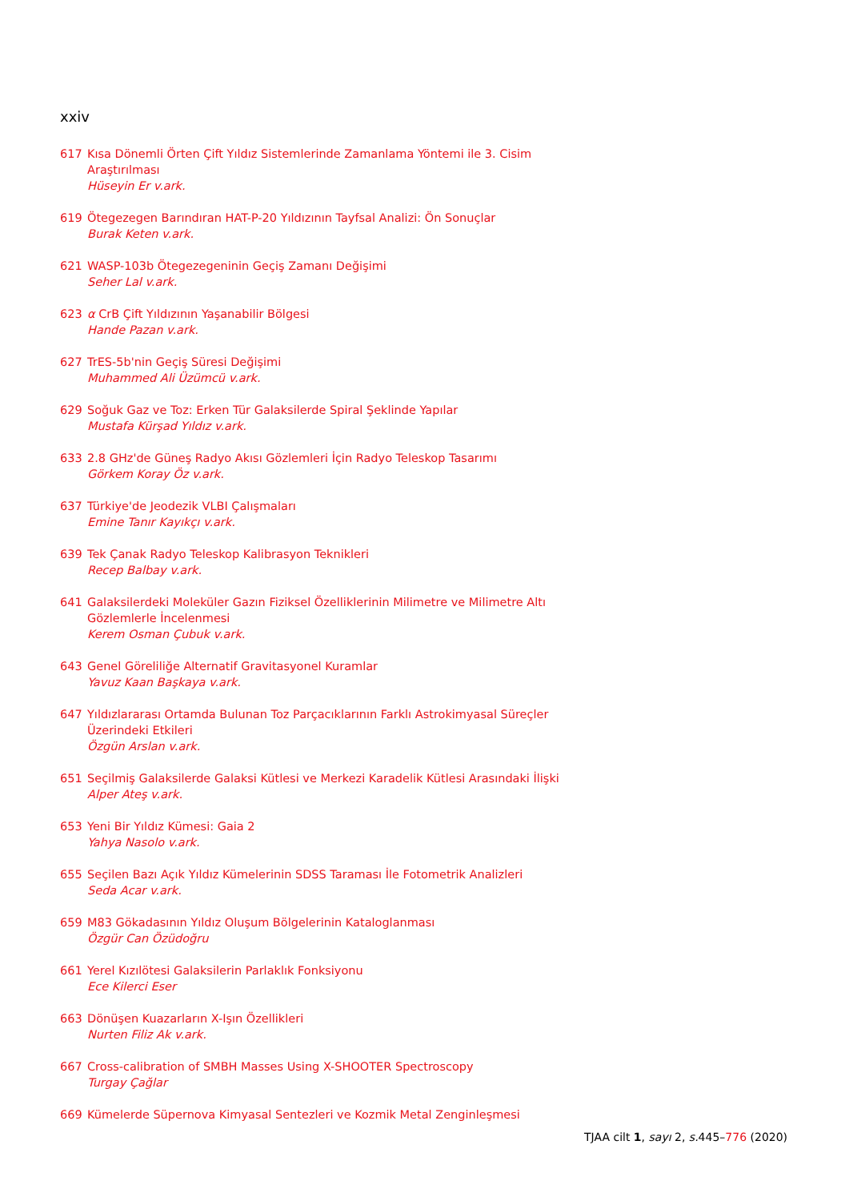xxiv
617 Kısa Dönemli Örten Çift Yıldız Sistemlerinde Zamanlama Yöntemi ile 3. Cisim Araştırılması
Hüseyin Er v.ark.
619 Ötegezegen Barındıran HAT-P-20 Yıldızının Tayfsal Analizi: Ön Sonuçlar
Burak Keten v.ark.
621 WASP-103b Ötegezegeninin Geçiş Zamanı Değişimi
Seher Lal v.ark.
623 α CrB Çift Yıldızının Yaşanabilir Bölgesi
Hande Pazan v.ark.
627 TrES-5b'nin Geçiş Süresi Değişimi
Muhammed Ali Üzümcü v.ark.
629 Soğuk Gaz ve Toz: Erken Tür Galaksilerde Spiral Şeklinde Yapılar
Mustafa Kürşad Yıldız v.ark.
633 2.8 GHz'de Güneş Radyo Akısı Gözlemleri İçin Radyo Teleskop Tasarımı
Görkem Koray Öz v.ark.
637 Türkiye'de Jeodezik VLBI Çalışmaları
Emine Tanır Kayıkçı v.ark.
639 Tek Çanak Radyo Teleskop Kalibrasyon Teknikleri
Recep Balbay v.ark.
641 Galaksilerdeki Moleküler Gazın Fiziksel Özelliklerinin Milimetre ve Milimetre Altı Gözlemlerle İncelenmesi
Kerem Osman Çubuk v.ark.
643 Genel Göreliliğe Alternatif Gravitasyonel Kuramlar
Yavuz Kaan Başkaya v.ark.
647 Yıldızlararası Ortamda Bulunan Toz Parçacıklarının Farklı Astrokimyasal Süreçler Üzerindeki Etkileri
Özgün Arslan v.ark.
651 Seçilmiş Galaksilerde Galaksi Kütlesi ve Merkezi Karadelik Kütlesi Arasındaki İlişki
Alper Ateş v.ark.
653 Yeni Bir Yıldız Kümesi: Gaia 2
Yahya Nasolo v.ark.
655 Seçilen Bazı Açık Yıldız Kümelerinin SDSS Taraması İle Fotometrik Analizleri
Seda Acar v.ark.
659 M83 Gökadasının Yıldız Oluşum Bölgelerinin Kataloglanması
Özgür Can Özüdoğru
661 Yerel Kızılötesi Galaksilerin Parlaklık Fonksiyonu
Ece Kilerci Eser
663 Dönüşen Kuazarların X-Işın Özellikleri
Nurten Filiz Ak v.ark.
667 Cross-calibration of SMBH Masses Using X-SHOOTER Spectroscopy
Turgay Çağlar
669 Kümelerde Süpernova Kimyasal Sentezleri ve Kozmik Metal Zenginleşmesi
TJAA cilt 1, sayı 2, s. 445–776 (2020)